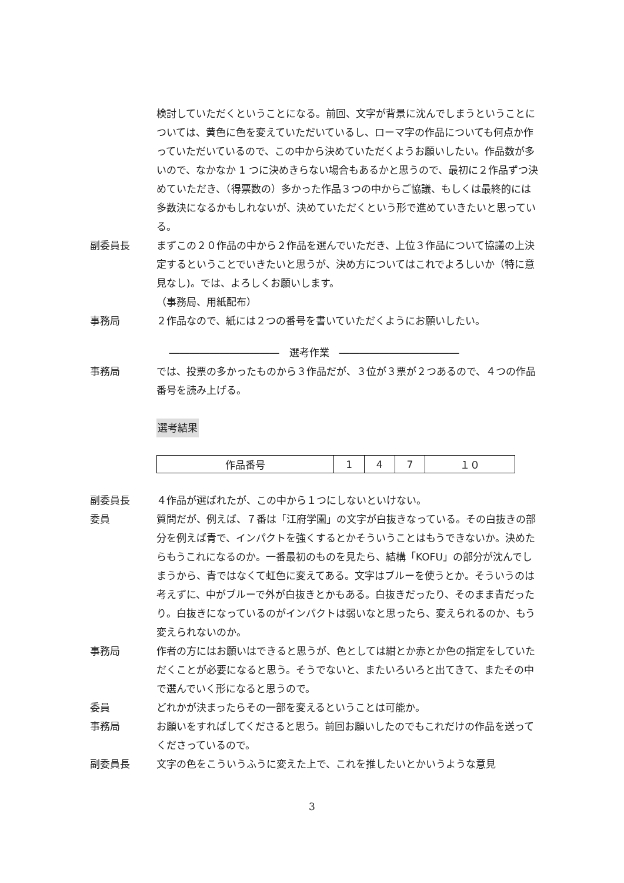検討していただくということになる。前回、文字が背景に沈んでしまうということについては、黄色に色を変えていただいているし、ローマ字の作品についても何点か作っていただいているので、この中から決めていただくようお願いしたい。作品数が多いので、なかなか 1 つに決めきらない場合もあるかと思うので、最初に２作品ずつ決めていただき、（得票数の）多かった作品３つの中からご協議、もしくは最終的には多数決になるかもしれないが、決めていただくという形で進めていきたいと思っている。
副委員長 まずこの２０作品の中から２作品を選んでいただき、上位３作品について協議の上決定するということでいきたいと思うが、決め方についてはこれでよろしいか（特に意見なし)。では、よろしくお願いします。
（事務局、用紙配布）
事務局 ２作品なので、紙には２つの番号を書いていただくようにお願いしたい。
―――――――――――　選考作業　――――――――――――
事務局 では、投票の多かったものから３作品だが、３位が３票が２つあるので、４つの作品番号を読み上げる。
選考結果
| 作品番号 | 1 | 4 | 7 | １０ |
副委員長 ４作品が選ばれたが、この中から１つにしないといけない。
委員 質問だが、例えば、７番は「江府学園」の文字が白抜きなっている。その白抜きの部分を例えば青で、インパクトを強くするとかそういうことはもうできないか。決めたらもうこれになるのか。一番最初のものを見たら、結構「KOFU」の部分が沈んでしまうから、青ではなくて虹色に変えてある。文字はブルーを使うとか。そういうのは考えずに、中がブルーで外が白抜きとかもある。白抜きだったり、そのまま青だったり。白抜きになっているのがインパクトは弱いなと思ったら、変えられるのか、もう変えられないのか。
事務局 作者の方にはお願いはできると思うが、色としては紺とか赤とか色の指定をしていただくことが必要になると思う。そうでないと、またいろいろと出てきて、またその中で選んでいく形になると思うので。
委員 どれかが決まったらその一部を変えるということは可能か。
事務局 お願いをすればしてくださると思う。前回お願いしたのでもこれだけの作品を送ってくださっているので。
副委員長 文字の色をこういうふうに変えた上で、これを推したいとかいうような意見
3